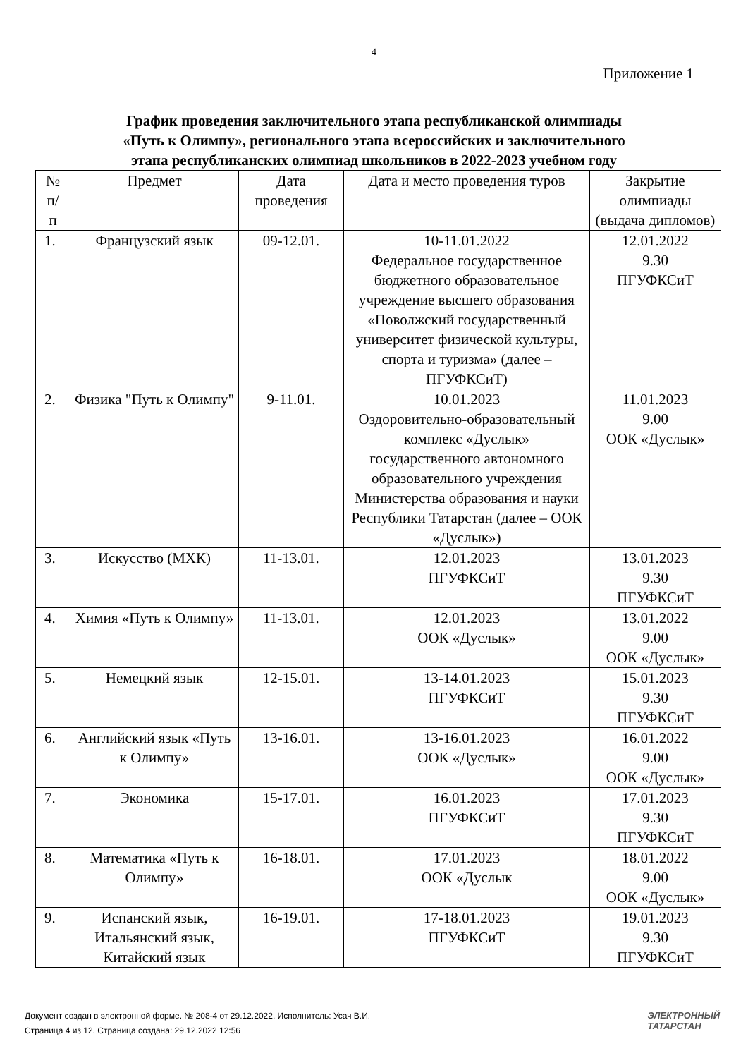4
Приложение 1
График проведения заключительного этапа республиканской олимпиады
«Путь к Олимпу», регионального этапа всероссийских и заключительного
этапа республиканских олимпиад школьников в 2022-2023 учебном году
| № п/ п | Предмет | Дата проведения | Дата и место проведения туров | Закрытие олимпиады (выдача дипломов) |
| --- | --- | --- | --- | --- |
| 1. | Французский язык | 09-12.01. | 10-11.01.2022 Федеральное государственное бюджетного образовательное учреждение высшего образования «Поволжский государственный университет физической культуры, спорта и туризма» (далее – ПГУФКСиТ) | 12.01.2022 9.30 ПГУФКСиТ |
| 2. | Физика "Путь к Олимпу" | 9-11.01. | 10.01.2023 Оздоровительно-образовательный комплекс «Дуслык» государственного автономного образовательного учреждения Министерства образования и науки Республики Татарстан (далее – ООК «Дуслык») | 11.01.2023 9.00 ООК «Дуслык» |
| 3. | Искусство (МХК) | 11-13.01. | 12.01.2023 ПГУФКСиТ | 13.01.2023 9.30 ПГУФКСиТ |
| 4. | Химия «Путь к Олимпу» | 11-13.01. | 12.01.2023 ООК «Дуслык» | 13.01.2022 9.00 ООК «Дуслык» |
| 5. | Немецкий язык | 12-15.01. | 13-14.01.2023 ПГУФКСиТ | 15.01.2023 9.30 ПГУФКСиТ |
| 6. | Английский язык «Путь к Олимпу» | 13-16.01. | 13-16.01.2023 ООК «Дуслык» | 16.01.2022 9.00 ООК «Дуслык» |
| 7. | Экономика | 15-17.01. | 16.01.2023 ПГУФКСиТ | 17.01.2023 9.30 ПГУФКСиТ |
| 8. | Математика «Путь к Олимпу» | 16-18.01. | 17.01.2023 ООК «Дуслык | 18.01.2022 9.00 ООК «Дуслык» |
| 9. | Испанский язык, Итальянский язык, Китайский язык | 16-19.01. | 17-18.01.2023 ПГУФКСиТ | 19.01.2023 9.30 ПГУФКСиТ |
Документ создан в электронной форме. № 208-4 от 29.12.2022. Исполнитель: Усач В.И.
Страница 4 из 12. Страница создана: 29.12.2022 12:56
ЭЛЕКТРОННЫЙ
ТАТАРСТАН